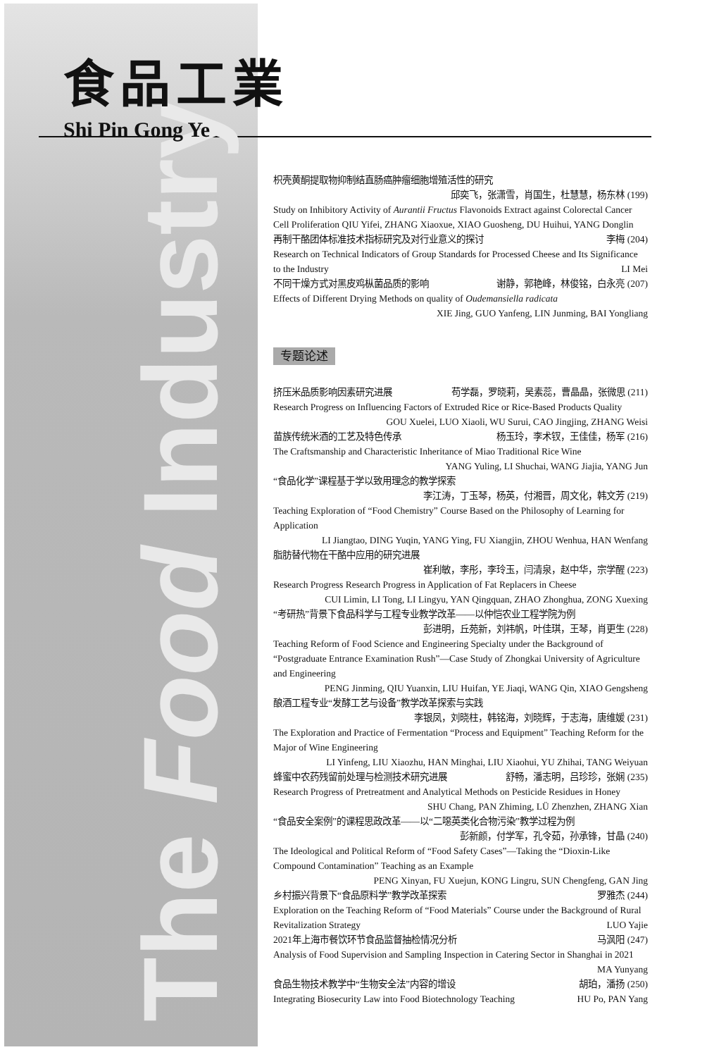The Food Industry
食品工業
Shi Pin Gong Ye
枳壳黄酮提取物抑制结直肠癌肿瘤细胞增殖活性的研究
邱奕飞，张潇雪，肖国生，杜慧慧，杨东林 (199)
Study on Inhibitory Activity of Aurantii Fructus Flavonoids Extract against Colorectal Cancer Cell Proliferation QIU Yifei, ZHANG Xiaoxue, XIAO Guosheng, DU Huihui, YANG Donglin
再制干酪团体标准技术指标研究及对行业意义的探讨 李梅 (204)
Research on Technical Indicators of Group Standards for Processed Cheese and Its Significance
to the Industry LI Mei
不同干燥方式对黑皮鸡枞菌品质的影响 谢静，郭艳峰，林俊铭，白永亮 (207)
Effects of Different Drying Methods on quality of Oudemansiella radicata
XIE Jing, GUO Yanfeng, LIN Junming, BAI Yongliang
专题论述
挤压米品质影响因素研究进展 苟学磊，罗晓莉，吴素蕊，曹晶晶，张微思 (211)
Research Progress on Influencing Factors of Extruded Rice or Rice-Based Products Quality
GOU Xuelei, LUO Xiaoli, WU Surui, CAO Jingjing, ZHANG Weisi
苗族传统米酒的工艺及特色传承 杨玉玲，李术钗，王佳佳，杨军 (216)
The Craftsmanship and Characteristic Inheritance of Miao Traditional Rice Wine
YANG Yuling, LI Shuchai, WANG Jiajia, YANG Jun
“食品化学”课程基于学以致用理念的教学探索
李江涛，丁玉琴，杨英，付湘晋，周文化，韩文芳 (219)
Teaching Exploration of “Food Chemistry” Course Based on the Philosophy of Learning for Application
LI Jiangtao, DING Yuqin, YANG Ying, FU Xiangjin, ZHOU Wenhua, HAN Wenfang
脂肪替代物在干酪中应用的研究进展
崔利敏，李彤，李玲玉，闫清泉，赵中华，宗学醒 (223)
Research Progress Research Progress in Application of Fat Replacers in Cheese
CUI Limin, LI Tong, LI Lingyu, YAN Qingquan, ZHAO Zhonghua, ZONG Xuexing
“考研热”背景下食品科学与工程专业教学改革——以仲恺农业工程学院为例
彭进明，丘苑新，刘祎帆，叶佳琪，王琴，肖更生 (228)
Teaching Reform of Food Science and Engineering Specialty under the Background of “Postgraduate Entrance Examination Rush”—Case Study of Zhongkai University of Agriculture and Engineering
PENG Jinming, QIU Yuanxin, LIU Huifan, YE Jiaqi, WANG Qin, XIAO Gengsheng
酿酒工程专业“发酵工艺与设备”教学改革探索与实践
李银凤，刘晓柱，韩铭海，刘晓辉，于志海，唐维媛 (231)
The Exploration and Practice of Fermentation “Process and Equipment” Teaching Reform for the Major of Wine Engineering
LI Yinfeng, LIU Xiaozhu, HAN Minghai, LIU Xiaohui, YU Zhihai, TANG Weiyuan
蜂蜜中农药残留前处理与检测技术研究进展 舒畅，潘志明，吕珍珍，张娴 (235)
Research Progress of Pretreatment and Analytical Methods on Pesticide Residues in Honey
SHU Chang, PAN Zhiming, LÜ Zhenzhen, ZHANG Xian
“食品安全案例”的课程思政改革——以“二噁英类化合物污染”教学过程为例
彭新颜，付学军，孔令茹，孙承锋，甘晶 (240)
The Ideological and Political Reform of “Food Safety Cases”—Taking the “Dioxin-Like Compound Contamination” Teaching as an Example
PENG Xinyan, FU Xuejun, KONG Lingru, SUN Chengfeng, GAN Jing
乡村振兴背景下“食品原料学”教学改革探索 罗雅杰 (244)
Exploration on the Teaching Reform of “Food Materials” Course under the Background of Rural
Revitalization Strategy LUO Yajie
2021年上海市餐饮环节食品监督抽检情况分析 马沨阳 (247)
Analysis of Food Supervision and Sampling Inspection in Catering Sector in Shanghai in 2021
MA Yunyang
食品生物技术教学中“生物安全法”内容的增设 胡珀，潘扬 (250)
Integrating Biosecurity Law into Food Biotechnology Teaching HU Po, PAN Yang